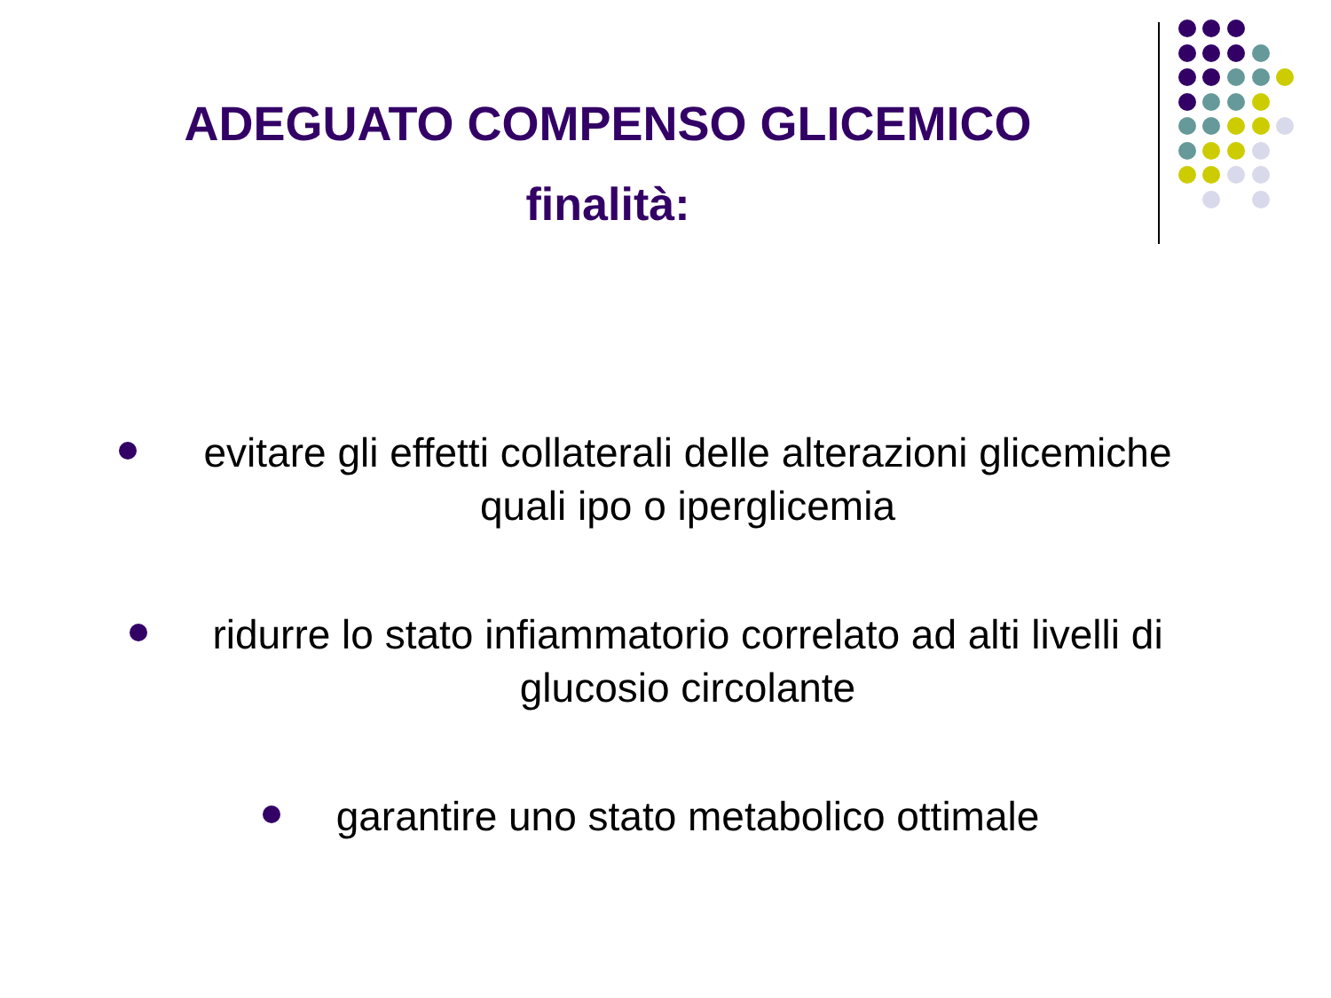ADEGUATO COMPENSO GLICEMICO
finalità:
evitare gli effetti collaterali delle alterazioni glicemiche quali ipo o iperglicemia
ridurre lo stato infiammatorio correlato ad alti livelli di glucosio circolante
garantire uno stato metabolico ottimale